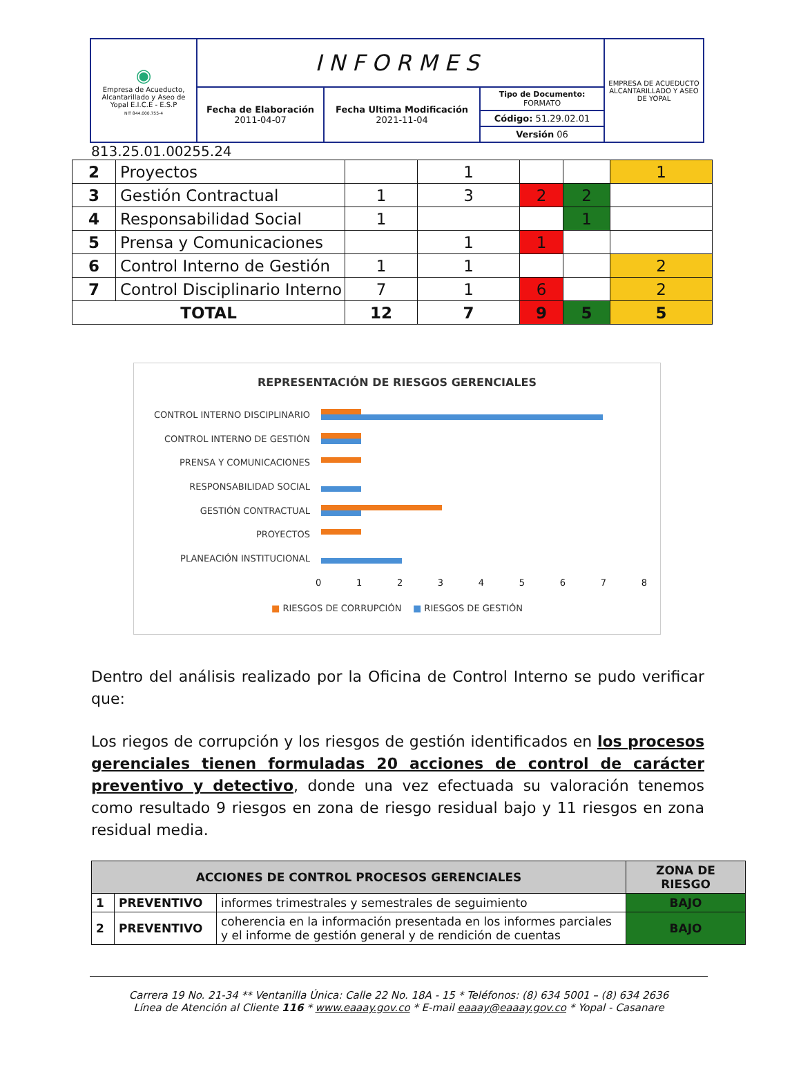| ◉ Empresa de Acueducto, Alcantarillado y Aseo de Yopal E.I.C.E - E.S.P NIT 844.000.755-4 | INFORMES | | | EMPRESA DE ACUEDUCTO ALCANTARILLADO Y ASEO DE YOPAL |
| | Fecha de Elaboración 2011-04-07 | Fecha Ultima Modificación 2021-11-04 | Tipo de Documento: FORMATO Código: 51.29.02.01 Versión 06 | |
813.25.01.00255.24
| 2 | Proyectos | | 1 | | | 1 |
| 3 | Gestión Contractual | 1 | 3 | 2 | 2 | |
| 4 | Responsabilidad Social | 1 | | | 1 | |
| 5 | Prensa y Comunicaciones | | 1 | 1 | | |
| 6 | Control Interno de Gestión | 1 | 1 | | | 2 |
| 7 | Control Disciplinario Interno | 7 | 1 | 6 | | 2 |
| TOTAL | | 12 | 7 | 9 | 5 | 5 |
REPRESENTACIÓN DE RIESGOS GERENCIALES
CONTROL INTERNO DISCIPLINARIO
CONTROL INTERNO DE GESTIÓN
PRENSA Y COMUNICACIONES
RESPONSABILIDAD SOCIAL
GESTIÓN CONTRACTUAL
PROYECTOS
PLANEACIÓN INSTITUCIONAL
0 1 2 3 4 5 6 7 8
■ RIESGOS DE CORRUPCIÓN ■ RIESGOS DE GESTIÓN
Dentro del análisis realizado por la Oficina de Control Interno se pudo verificar que:
Los riegos de corrupción y los riesgos de gestión identificados en los procesos gerenciales tienen formuladas 20 acciones de control de carácter preventivo y detectivo, donde una vez efectuada su valoración tenemos como resultado 9 riesgos en zona de riesgo residual bajo y 11 riesgos en zona residual media.
| ACCIONES DE CONTROL PROCESOS GERENCIALES | | | ZONA DE RIESGO |
| --- | --- | --- | --- |
| 1 | PREVENTIVO | informes trimestrales y semestrales de seguimiento | BAJO |
| 2 | PREVENTIVO | coherencia en la información presentada en los informes parciales y el informe de gestión general y de rendición de cuentas | BAJO |
Carrera 19 No. 21-34 ** Ventanilla Única: Calle 22 No. 18A - 15 * Teléfonos: (8) 634 5001 – (8) 634 2636
Línea de Atención al Cliente 116 * www.eaaay.gov.co * E-mail eaaay@eaaay.gov.co * Yopal - Casanare